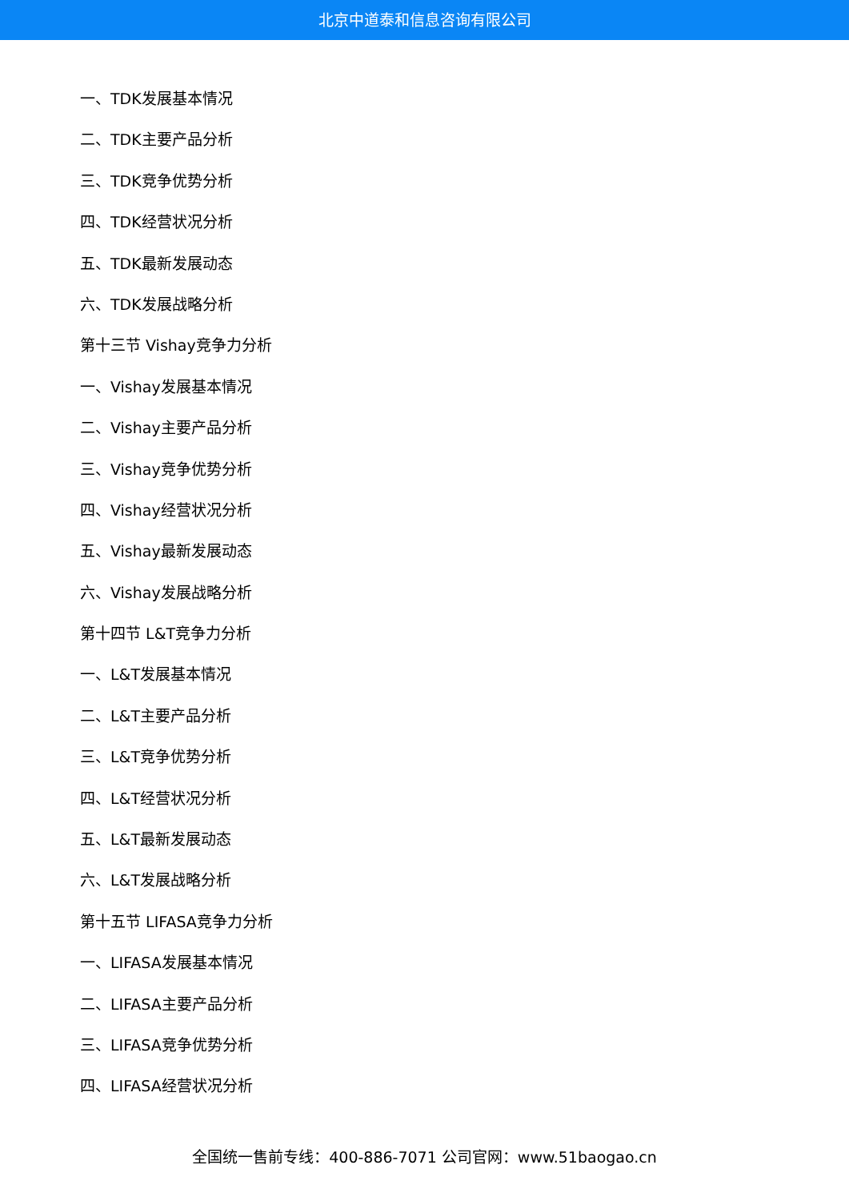北京中道泰和信息咨询有限公司
一、TDK发展基本情况
二、TDK主要产品分析
三、TDK竞争优势分析
四、TDK经营状况分析
五、TDK最新发展动态
六、TDK发展战略分析
第十三节 Vishay竞争力分析
一、Vishay发展基本情况
二、Vishay主要产品分析
三、Vishay竞争优势分析
四、Vishay经营状况分析
五、Vishay最新发展动态
六、Vishay发展战略分析
第十四节 L&T竞争力分析
一、L&T发展基本情况
二、L&T主要产品分析
三、L&T竞争优势分析
四、L&T经营状况分析
五、L&T最新发展动态
六、L&T发展战略分析
第十五节 LIFASA竞争力分析
一、LIFASA发展基本情况
二、LIFASA主要产品分析
三、LIFASA竞争优势分析
四、LIFASA经营状况分析
全国统一售前专线：400-886-7071 公司官网：www.51baogao.cn